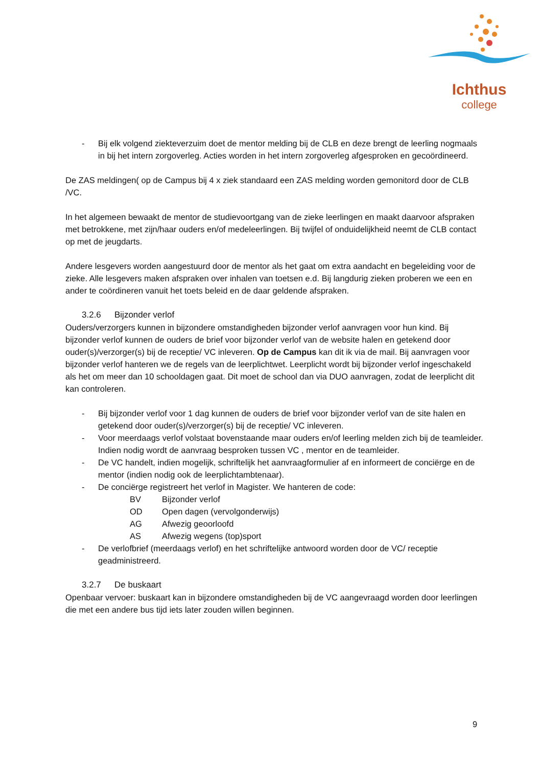Ichthus
college
- Bij elk volgend ziekteverzuim doet de mentor melding bij de CLB en deze brengt de leerling nogmaals in bij het intern zorgoverleg. Acties worden in het intern zorgoverleg afgesproken en gecoördineerd.
De ZAS meldingen( op de Campus bij 4 x ziek standaard een ZAS melding worden gemonitord door de CLB /VC.
In het algemeen bewaakt de mentor de studievoortgang van de zieke leerlingen en maakt daarvoor afspraken met betrokkene, met zijn/haar ouders en/of medeleerlingen. Bij twijfel of onduidelijkheid neemt de CLB contact op met de jeugdarts.
Andere lesgevers worden aangestuurd door de mentor als het gaat om extra aandacht en begeleiding voor de zieke. Alle lesgevers maken afspraken over inhalen van toetsen e.d. Bij langdurig zieken proberen we een en ander te coördineren vanuit het toets beleid en de daar geldende afspraken.
3.2.6 Bijzonder verlof
Ouders/verzorgers kunnen in bijzondere omstandigheden bijzonder verlof aanvragen voor hun kind. Bij bijzonder verlof kunnen de ouders de brief voor bijzonder verlof van de website halen en getekend door ouder(s)/verzorger(s) bij de receptie/ VC inleveren. Op de Campus kan dit ik via de mail. Bij aanvragen voor bijzonder verlof hanteren we de regels van de leerplichtwet. Leerplicht wordt bij bijzonder verlof ingeschakeld als het om meer dan 10 schooldagen gaat. Dit moet de school dan via DUO aanvragen, zodat de leerplicht dit kan controleren.
- Bij bijzonder verlof voor 1 dag kunnen de ouders de brief voor bijzonder verlof van de site halen en getekend door ouder(s)/verzorger(s) bij de receptie/ VC inleveren.
- Voor meerdaags verlof volstaat bovenstaande maar ouders en/of leerling melden zich bij de teamleider. Indien nodig wordt de aanvraag besproken tussen VC , mentor en de teamleider.
- De VC handelt, indien mogelijk, schriftelijk het aanvraagformulier af en informeert de conciërge en de mentor (indien nodig ook de leerplichtambtenaar).
- De conciërge registreert het verlof in Magister. We hanteren de code:
| BV | Bijzonder verlof |
| OD | Open dagen (vervolgonderwijs) |
| AG | Afwezig geoorloofd |
| AS | Afwezig wegens (top)sport |
- De verlofbrief (meerdaags verlof) en het schriftelijke antwoord worden door de VC/ receptie geadministreerd.
3.2.7 De buskaart
Openbaar vervoer: buskaart kan in bijzondere omstandigheden bij de VC aangevraagd worden door leerlingen die met een andere bus tijd iets later zouden willen beginnen.
9